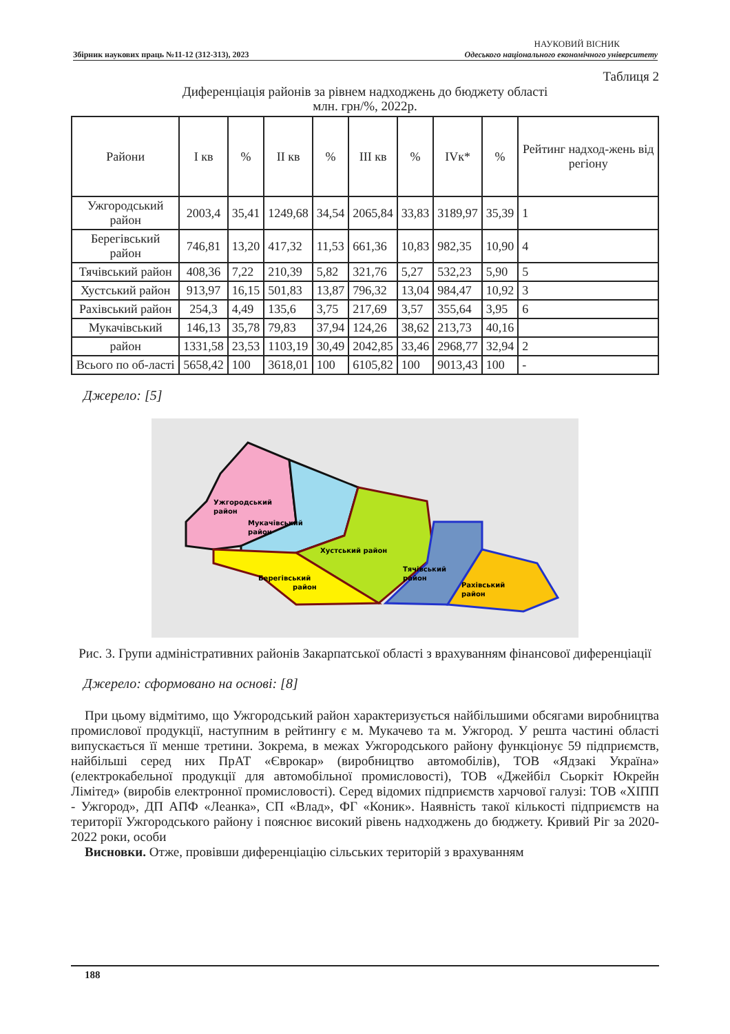НАУКОВИЙ ВІСНИК
Збірник наукових праць №11-12 (312-313), 2023 Одеського національного економічного університету
Таблиця 2
Диференціація районів за рівнем надходжень до бюджету області
млн. грн/%, 2022р.
| Райони | І кв | % | ІІ кв | % | ІІІ кв | % | IVк* | % | Рейтинг надход-жень від регіону |
| --- | --- | --- | --- | --- | --- | --- | --- | --- | --- |
| Ужгородський район | 2003,4 | 35,41 | 1249,68 | 34,54 | 2065,84 | 33,83 | 3189,97 | 35,39 | 1 |
| Берегівський район | 746,81 | 13,20 | 417,32 | 11,53 | 661,36 | 10,83 | 982,35 | 10,90 | 4 |
| Тячівський район | 408,36 | 7,22 | 210,39 | 5,82 | 321,76 | 5,27 | 532,23 | 5,90 | 5 |
| Хустський район | 913,97 | 16,15 | 501,83 | 13,87 | 796,32 | 13,04 | 984,47 | 10,92 | 3 |
| Рахівський район | 254,3 | 4,49 | 135,6 | 3,75 | 217,69 | 3,57 | 355,64 | 3,95 | 6 |
| Мукачівський | 146,13 | 35,78 | 79,83 | 37,94 | 124,26 | 38,62 | 213,73 | 40,16 | |
| район | 1331,58 | 23,53 | 1103,19 | 30,49 | 2042,85 | 33,46 | 2968,77 | 32,94 | 2 |
| Всього по об-ласті | 5658,42 | 100 | 3618,01 | 100 | 6105,82 | 100 | 9013,43 | 100 | - |
Джерело: [5]
Ужгородський
район
Мукачівський
район
Хустський район
Берегівський
район
Тячівський
район
Рахівський
район
Рис. 3. Групи адміністративних районів Закарпатської області з врахуванням фінансової диференціації
Джерело: сформовано на основі: [8]
При цьому відмітимо, що Ужгородський район характеризується найбільшими обсягами виробництва промислової продукції, наступним в рейтингу є м. Мукачево та м. Ужгород. У решта частині області випускається її менше третини. Зокрема, в межах Ужгородського району функціонує 59 підприємств, найбільші серед них ПрАТ «Єврокар» (виробництво автомобілів), ТОВ «Ядзакі Україна» (електрокабельної продукції для автомобільної промисловості), ТОВ «Джейбіл Сьоркіт Юкрейн Лімітед» (виробів електронної промисловості). Серед відомих підприємств харчової галузі: ТОВ «ХІПП - Ужгород», ДП АПФ «Леанка», СП «Влад», ФГ «Коник». Наявність такої кількості підприємств на території Ужгородського району і пояснює високий рівень надходжень до бюджету. Кривий Ріг за 2020-2022 роки, особи
Висновки. Отже, провівши диференціацію сільських територій з врахуванням
188